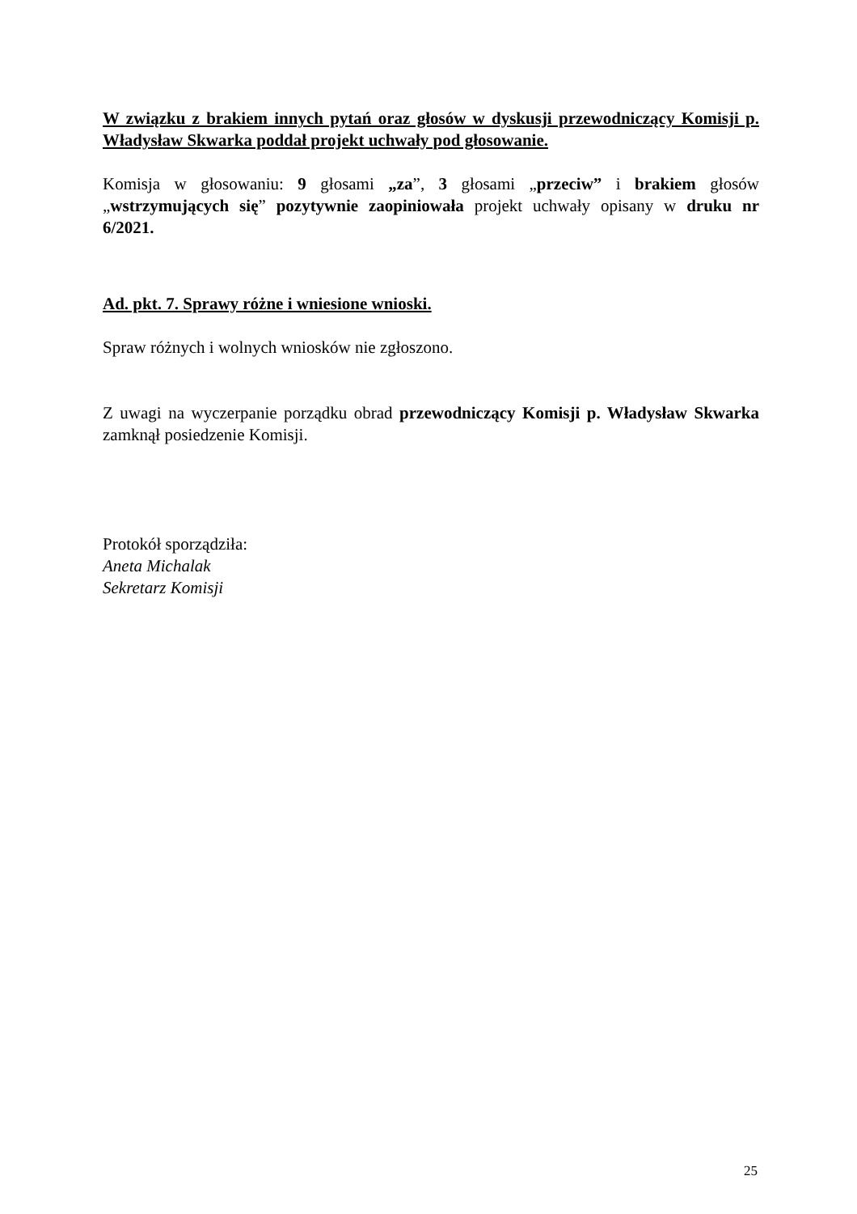W związku z brakiem innych pytań oraz głosów w dyskusji przewodniczący Komisji p. Władysław Skwarka poddał projekt uchwały pod głosowanie.
Komisja w głosowaniu: 9 głosami „za”, 3 głosami „przeciw” i brakiem głosów „wstrzymujących się” pozytywnie zaopiniowała projekt uchwały opisany w druku nr 6/2021.
Ad. pkt. 7. Sprawy różne i wniesione wnioski.
Spraw różnych i wolnych wniosków nie zgłoszono.
Z uwagi na wyczerpanie porządku obrad przewodniczący Komisji p. Władysław Skwarka zamknął posiedzenie Komisji.
Protokół sporządziła:
Aneta Michalak
Sekretarz Komisji
25